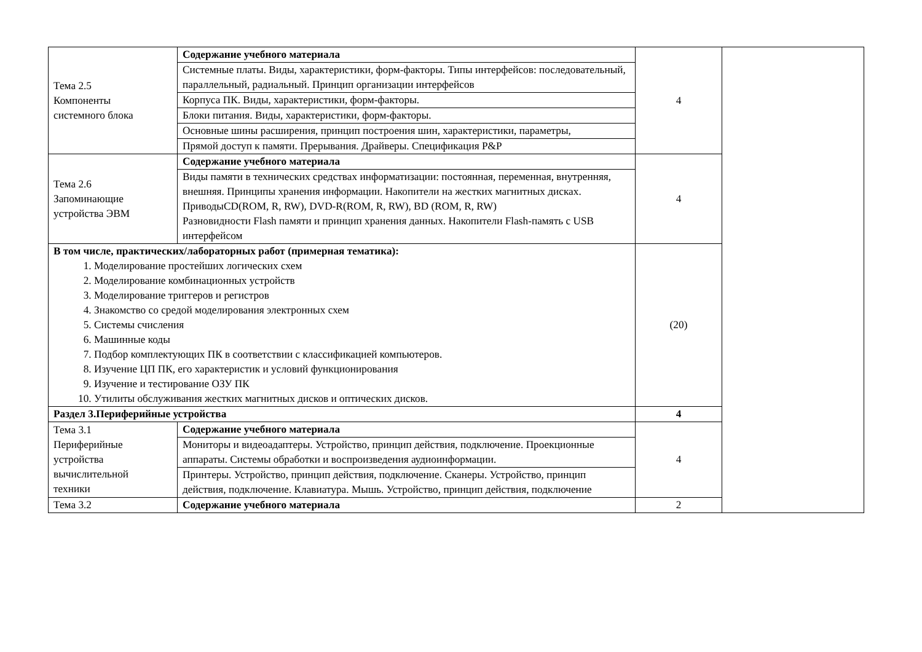| Тема 2.5 Компоненты системного блока | Содержание учебного материала | 4 | |
| | Системные платы. Виды, характеристики, форм-факторы. Типы интерфейсов: последовательный, параллельный, радиальный. Принцип организации интерфейсов | | |
| | Корпуса ПК. Виды, характеристики, форм-факторы. | | |
| | Блоки питания. Виды, характеристики, форм-факторы. | | |
| | Основные шины расширения, принцип построения шин, характеристики, параметры, | | |
| | Прямой доступ к памяти. Прерывания. Драйверы. Спецификация P&P | | |
| Тема 2.6 Запоминающие устройства ЭВМ | Содержание учебного материала | 4 | |
| | Виды памяти в технических средствах информатизации: постоянная, переменная, внутренняя, внешняя. Принципы хранения информации. Накопители на жестких магнитных дисках. ПриводыCD(ROM, R, RW), DVD-R(ROM, R, RW), BD (ROM, R, RW) Разновидности Flash памяти и принцип хранения данных. Накопители Flash-память с USB интерфейсом | | |
| В том числе, практических/лабораторных работ (примерная тематика): 1. Моделирование простейших логических схем 2. Моделирование комбинационных устройств 3. Моделирование триггеров и регистров 4. Знакомство со средой моделирования электронных схем 5. Системы счисления 6. Машинные коды 7. Подбор комплектующих ПК в соответствии с классификацией компьютеров. 8. Изучение ЦП ПК, его характеристик и условий функционирования 9. Изучение и тестирование ОЗУ ПК 10. Утилиты обслуживания жестких магнитных дисков и оптических дисков. | | (20) | |
| Раздел 3.Периферийные устройства | | 4 | |
| Тема 3.1 Периферийные устройства вычислительной техники | Содержание учебного материала | 4 | |
| | Мониторы и видеоадаптеры. Устройство, принцип действия, подключение. Проекционные аппараты. Системы обработки и воспроизведения аудиоинформации. | | |
| | Принтеры. Устройство, принцип действия, подключение. Сканеры. Устройство, принцип действия, подключение. Клавиатура. Мышь. Устройство, принцип действия, подключение | | |
| Тема 3.2 | Содержание учебного материала | 2 | |